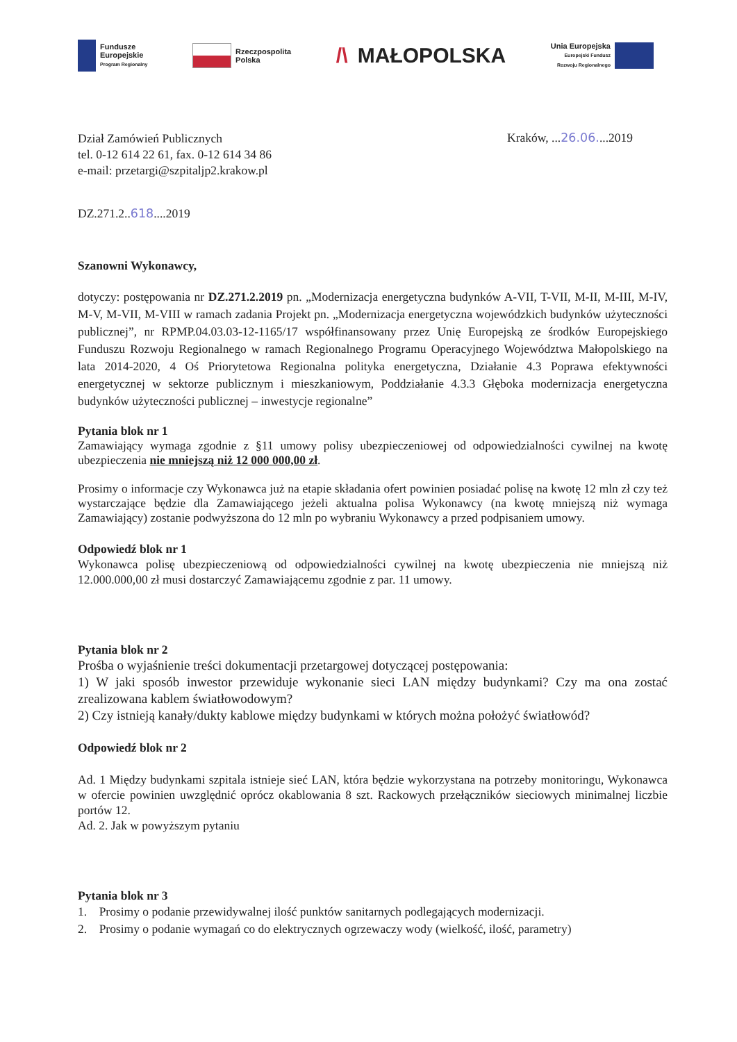Fundusze
Europejskie
Program Regionalny
Rzeczpospolita
Polska
/\ MAŁOPOLSKA
Unia Europejska
Europejski Fundusz
Rozwoju Regionalnego
Dział Zamówień Publicznych
tel. 0-12 614 22 61, fax. 0-12 614 34 86
e-mail: przetargi@szpitaljp2.krakow.pl
Kraków, ...26.06....2019
DZ.271.2..618....2019
Szanowni Wykonawcy,
dotyczy: postępowania nr DZ.271.2.2019 pn. „Modernizacja energetyczna budynków A-VII, T-VII, M-II, M-III, M-IV, M-V, M-VII, M-VIII w ramach zadania Projekt pn. „Modernizacja energetyczna wojewódzkich budynków użyteczności publicznej”, nr RPMP.04.03.03-12-1165/17 współfinansowany przez Unię Europejską ze środków Europejskiego Funduszu Rozwoju Regionalnego w ramach Regionalnego Programu Operacyjnego Województwa Małopolskiego na lata 2014-2020, 4 Oś Priorytetowa Regionalna polityka energetyczna, Działanie 4.3 Poprawa efektywności energetycznej w sektorze publicznym i mieszkaniowym, Poddziałanie 4.3.3 Głęboka modernizacja energetyczna budynków użyteczności publicznej – inwestycje regionalne”
Pytania blok nr 1
Zamawiający wymaga zgodnie z §11 umowy polisy ubezpieczeniowej od odpowiedzialności cywilnej na kwotę ubezpieczenia nie mniejszą niż 12 000 000,00 zł.
Prosimy o informacje czy Wykonawca już na etapie składania ofert powinien posiadać polisę na kwotę 12 mln zł czy też wystarczające będzie dla Zamawiającego jeżeli aktualna polisa Wykonawcy (na kwotę mniejszą niż wymaga Zamawiający) zostanie podwyższona do 12 mln po wybraniu Wykonawcy a przed podpisaniem umowy.
Odpowiedź blok nr 1
Wykonawca polisę ubezpieczeniową od odpowiedzialności cywilnej na kwotę ubezpieczenia nie mniejszą niż 12.000.000,00 zł musi dostarczyć Zamawiającemu zgodnie z par. 11 umowy.
Pytania blok nr 2
Prośba o wyjaśnienie treści dokumentacji przetargowej dotyczącej postępowania:
1) W jaki sposób inwestor przewiduje wykonanie sieci LAN między budynkami? Czy ma ona zostać zrealizowana kablem światłowodowym?
2) Czy istnieją kanały/dukty kablowe między budynkami w których można położyć światłowód?
Odpowiedź blok nr 2
Ad. 1 Między budynkami szpitala istnieje sieć LAN, która będzie wykorzystana na potrzeby monitoringu, Wykonawca w ofercie powinien uwzględnić oprócz okablowania 8 szt. Rackowych przełączników sieciowych minimalnej liczbie portów 12.
Ad. 2. Jak w powyższym pytaniu
Pytania blok nr 3
1. Prosimy o podanie przewidywalnej ilość punktów sanitarnych podlegających modernizacji.
2. Prosimy o podanie wymagań co do elektrycznych ogrzewaczy wody (wielkość, ilość, parametry)